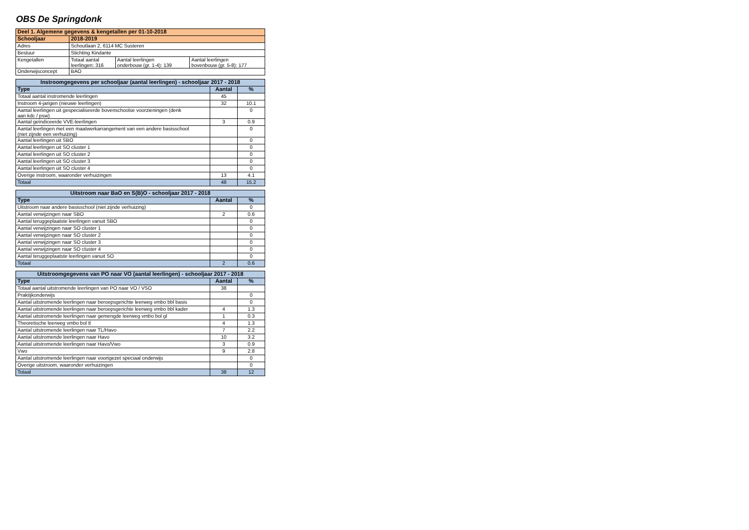OBS De Springdonk
| Deel 1. Algemene gegevens & kengetallen per 01-10-2018 | | | |
| --- | --- | --- | --- |
| Schooljaar | 2018-2019 | | |
| Adres | Schoutlaan 2, 6114 MC Susteren | | |
| Bestuur | Stichting Kindante | | |
| Kengetallen | Totaal aantal leerlingen: 316 | Aantal leerlingen onderbouw (gr. 1-4): 139 | Aantal leerlingen bovenbouw (gr. 5-8): 177 |
| Onderwijsconcept | BAO | | |
| Instroomgegevens per schooljaar (aantal leerlingen) - schooljaar 2017 - 2018 | | |
| --- | --- | --- |
| Type | Aantal | % |
| Totaal aantal instromende leerlingen | 45 | |
| Instroom 4-jarigen (nieuwe leerlingen) | 32 | 10.1 |
| Aantal leerlingen uit gespecialiseerde bovenschoolse voorzieningen (denk aan kdc / psw) | | 0 |
| Aantal geïndiceerde VVE-leerlingen | 3 | 0.9 |
| Aantal leerlingen met een maatwerkarrangement van een andere basisschool (niet zijnde een verhuizing) | | 0 |
| Aantal leerlingen uit SBO | | 0 |
| Aantal leerlingen uit SO cluster 1 | | 0 |
| Aantal leerlingen uit SO cluster 2 | | 0 |
| Aantal leerlingen uit SO cluster 3 | | 0 |
| Aantal leerlingen uit SO cluster 4 | | 0 |
| Overige instroom, waaronder verhuizingen | 13 | 4.1 |
| Totaal | 48 | 15.2 |
| Uitstroom naar BaO en S(B)O - schooljaar 2017 - 2018 | | |
| --- | --- | --- |
| Type | Aantal | % |
| Uitstroom naar andere basisschool (niet zijnde verhuizing) | | 0 |
| Aantal verwijzingen naar SBO | 2 | 0.6 |
| Aantal teruggeplaatste leerlingen vanuit SBO | | 0 |
| Aantal verwijzingen naar SO cluster 1 | | 0 |
| Aantal verwijzingen naar SO cluster 2 | | 0 |
| Aantal verwijzingen naar SO cluster 3 | | 0 |
| Aantal verwijzingen naar SO cluster 4 | | 0 |
| Aantal teruggeplaatste leerlingen vanuit SO | | 0 |
| Totaal | 2 | 0.6 |
| Uitstroomgegevens van PO naar VO (aantal leerlingen) - schooljaar 2017 - 2018 | | |
| --- | --- | --- |
| Type | Aantal | % |
| Totaal aantal uitstromende leerlingen van PO naar VO / VSO | 38 | |
| Praktijkonderwijs | | 0 |
| Aantal uitstromende leerlingen naar beroepsgerichte leerweg vmbo bbl basis | | 0 |
| Aantal uitstromende leerlingen naar beroepsgerichte leerweg vmbo bbl kader | 4 | 1.3 |
| Aantal uitstromende leerlingen naar gemengde leerweg vmbo bol gl | 1 | 0.3 |
| Theoretische leerweg vmbo bol tl | 4 | 1.3 |
| Aantal uitstromende leerlingen naar TL/Havo | 7 | 2.2 |
| Aantal uitstromende leerlingen naar Havo | 10 | 3.2 |
| Aantal uitstromende leerlingen naar Havo/Vwo | 3 | 0.9 |
| Vwo | 9 | 2.8 |
| Aantal uitstromende leerlingen naar voortgezet speciaal onderwijs | | 0 |
| Overige uitstroom, waaronder verhuizingen | | 0 |
| Totaal | 38 | 12 |